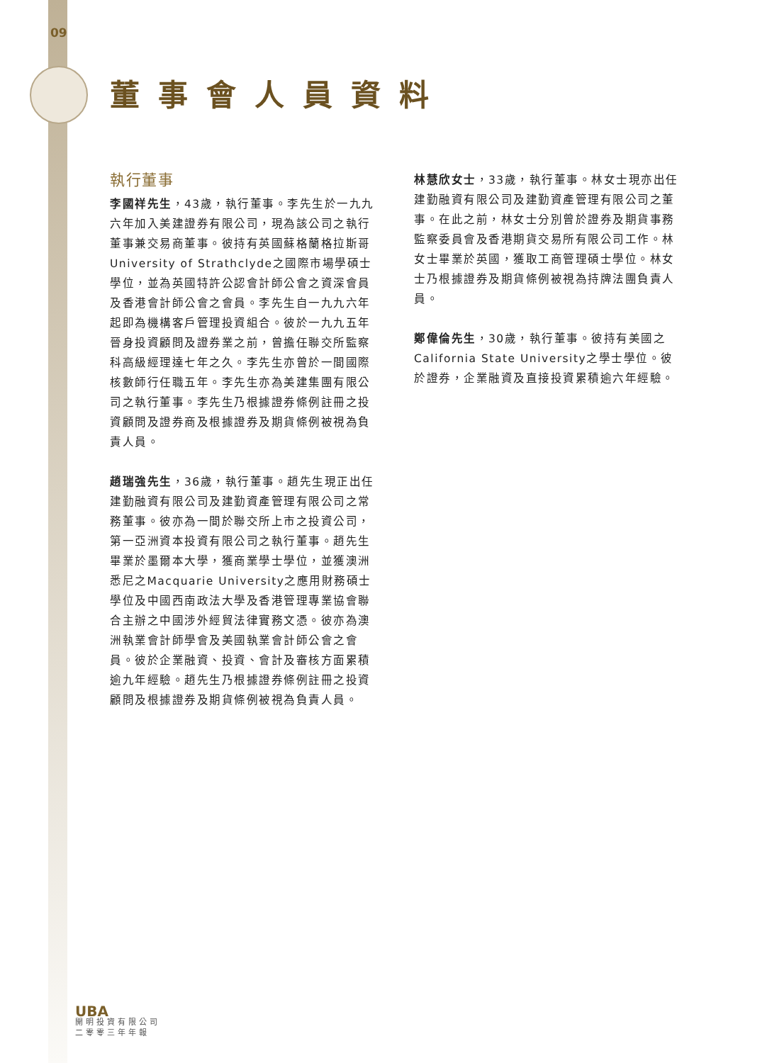09
董事會人員資料
執行董事
李國祥先生，43歲，執行董事。李先生於一九九六年加入美建證券有限公司，現為該公司之執行董事兼交易商董事。彼持有英國蘇格蘭格拉斯哥University of Strathclyde之國際市場學碩士學位，並為英國特許公認會計師公會之資深會員及香港會計師公會之會員。李先生自一九九六年起即為機構客戶管理投資組合。彼於一九九五年晉身投資顧問及證券業之前，曾擔任聯交所監察科高級經理達七年之久。李先生亦曾於一間國際核數師行任職五年。李先生亦為美建集團有限公司之執行董事。李先生乃根據證券條例註冊之投資顧問及證券商及根據證券及期貨條例被視為負責人員。
趙瑞強先生，36歲，執行董事。趙先生現正出任建勤融資有限公司及建勤資產管理有限公司之常務董事。彼亦為一間於聯交所上市之投資公司，第一亞洲資本投資有限公司之執行董事。趙先生畢業於墨爾本大學，獲商業學士學位，並獲澳洲悉尼之Macquarie University之應用財務碩士學位及中國西南政法大學及香港管理專業協會聯合主辦之中國涉外經貿法律實務文憑。彼亦為澳洲執業會計師學會及美國執業會計師公會之會員。彼於企業融資、投資、會計及審核方面累積逾九年經驗。趙先生乃根據證券條例註冊之投資顧問及根據證券及期貨條例被視為負責人員。
林慧欣女士，33歲，執行董事。林女士現亦出任建勤融資有限公司及建勤資產管理有限公司之董事。在此之前，林女士分別曾於證券及期貨事務監察委員會及香港期貨交易所有限公司工作。林女士畢業於英國，獲取工商管理碩士學位。林女士乃根據證券及期貨條例被視為持牌法團負責人員。
鄭偉倫先生，30歲，執行董事。彼持有美國之California State University之學士學位。彼於證券，企業融資及直接投資累積逾六年經驗。
UBA
開明投資有限公司
二零零三年年報